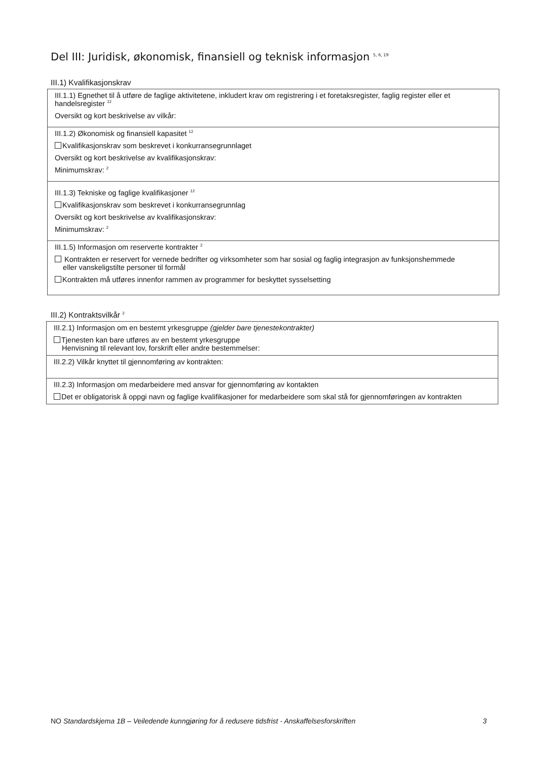Del III: Juridisk, økonomisk, finansiell og teknisk informasjon <sup>5, 6, 19</sup>
III.1) Kvalifikasjonskrav
III.1.1) Egnethet til å utføre de faglige aktivitetene, inkludert krav om registrering i et foretaksregister, faglig register eller et handelsregister <sup>12</sup>
Oversikt og kort beskrivelse av vilkår:
III.1.2) Økonomisk og finansiell kapasitet <sup>12</sup>
Kvalifikasjonskrav som beskrevet i konkurransegrunnlaget
Oversikt og kort beskrivelse av kvalifikasjonskrav:
Minimumskrav: <sup>2</sup>
III.1.3) Tekniske og faglige kvalifikasjoner <sup>12</sup>
Kvalifikasjonskrav som beskrevet i konkurransegrunnlag
Oversikt og kort beskrivelse av kvalifikasjonskrav:
Minimumskrav: <sup>2</sup>
III.1.5) Informasjon om reserverte kontrakter <sup>2</sup>
Kontrakten er reservert for vernede bedrifter og virksomheter som har sosial og faglig integrasjon av funksjonshemmede
eller vanskeligstilte personer til formål
Kontrakten må utføres innenfor rammen av programmer for beskyttet sysselsetting
III.2) Kontraktsvilkår <sup>2</sup>
III.2.1) Informasjon om en bestemt yrkesgruppe (gjelder bare tjenestekontrakter)
Tjenesten kan bare utføres av en bestemt yrkesgruppe
Henvisning til relevant lov, forskrift eller andre bestemmelser:
III.2.2) Vilkår knyttet til gjennomføring av kontrakten:
III.2.3) Informasjon om medarbeidere med ansvar for gjennomføring av kontakten
Det er obligatorisk å oppgi navn og faglige kvalifikasjoner for medarbeidere som skal stå for gjennomføringen av kontrakten
NO Standardskjema 1B – Veiledende kunngjøring for å redusere tidsfrist - Anskaffelsesforskriften 3